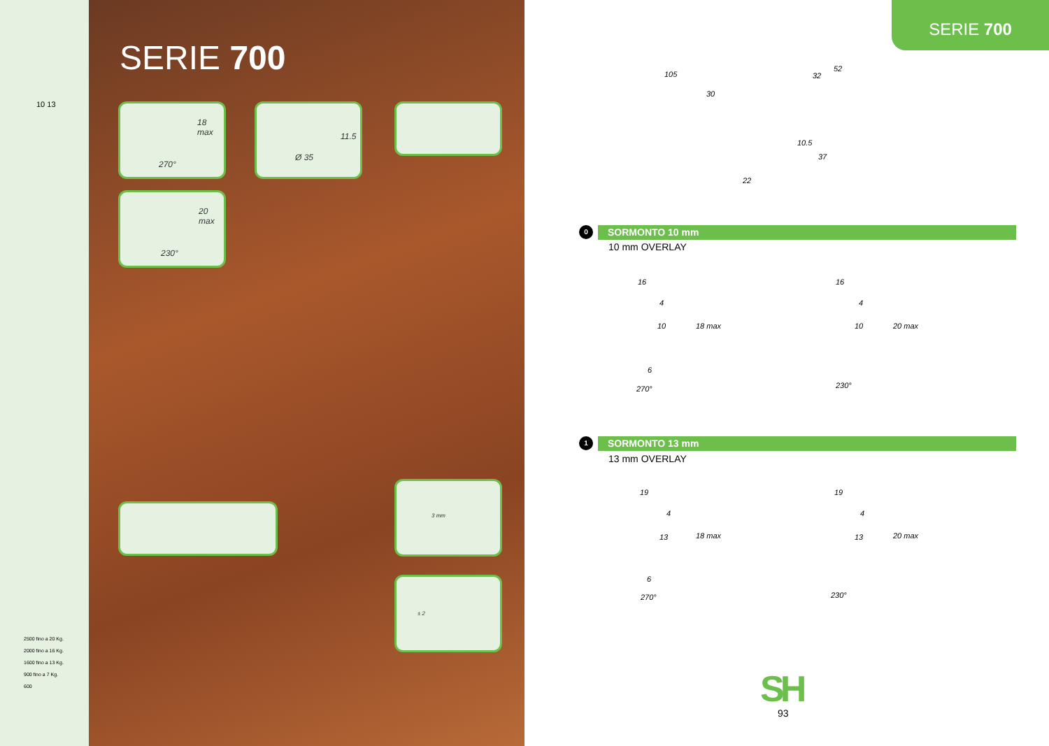10 13
2500 fino a 20 Kg.
2000 fino a 16 Kg.
1600 fino a 13 Kg.
900 fino a 7 Kg.
600
SERIE 700
270°
18 max
Ø 35
11.5
230°
20 max
3 mm
± 2
SERIE 700
105
30
32
52
10.5
37
22
0 SORMONTO 10 mm
10 mm OVERLAY
16
4
10 18 max
6
270°
16
4
10 20 max
230°
1 SORMONTO 13 mm
13 mm OVERLAY
19
4
13 18 max
6
270°
19
4
13 20 max
230°
SH
93